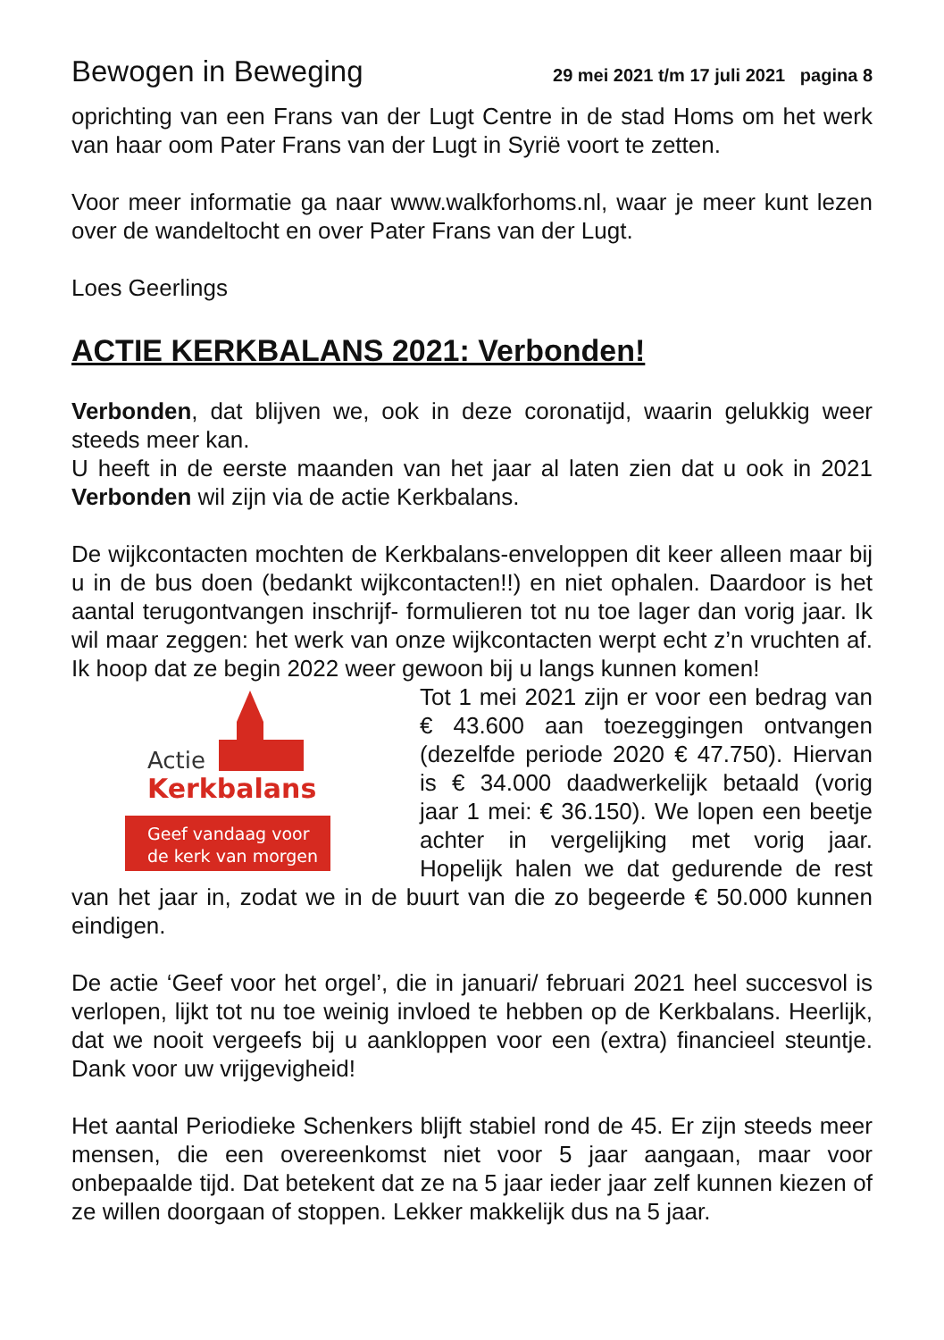Bewogen in Beweging 29 mei 2021 t/m 17 juli 2021 pagina 8
oprichting van een Frans van der Lugt Centre in de stad Homs om het werk van haar oom Pater Frans van der Lugt in Syrië voort te zetten.
Voor meer informatie ga naar www.walkforhoms.nl, waar je meer kunt lezen over de wandeltocht en over Pater Frans van der Lugt.
Loes Geerlings
ACTIE KERKBALANS 2021: Verbonden!
Verbonden, dat blijven we, ook in deze coronatijd, waarin gelukkig weer steeds meer kan.
U heeft in de eerste maanden van het jaar al laten zien dat u ook in 2021 Verbonden wil zijn via de actie Kerkbalans.
De wijkcontacten mochten de Kerkbalans-enveloppen dit keer alleen maar bij u in de bus doen (bedankt wijkcontacten!!) en niet ophalen. Daardoor is het aantal terugontvangen inschrijf- formulieren tot nu toe lager dan vorig jaar. Ik wil maar zeggen: het werk van onze wijkcontacten werpt echt z’n vruchten af. Ik hoop dat ze begin 2022 weer gewoon bij u langs kunnen komen!
Actie
Kerkbalans
Geef vandaag voor
de kerk van morgen
Tot 1 mei 2021 zijn er voor een bedrag van € 43.600 aan toezeggingen ontvangen (dezelfde periode 2020 € 47.750). Hiervan is € 34.000 daadwerkelijk betaald (vorig jaar 1 mei: € 36.150). We lopen een beetje achter in vergelijking met vorig jaar. Hopelijk halen we dat gedurende de rest van het jaar in, zodat we in de buurt van die zo begeerde € 50.000 kunnen eindigen.
De actie ‘Geef voor het orgel’, die in januari/ februari 2021 heel succesvol is verlopen, lijkt tot nu toe weinig invloed te hebben op de Kerkbalans. Heerlijk, dat we nooit vergeefs bij u aankloppen voor een (extra) financieel steuntje. Dank voor uw vrijgevigheid!
Het aantal Periodieke Schenkers blijft stabiel rond de 45. Er zijn steeds meer mensen, die een overeenkomst niet voor 5 jaar aangaan, maar voor onbepaalde tijd. Dat betekent dat ze na 5 jaar ieder jaar zelf kunnen kiezen of ze willen doorgaan of stoppen. Lekker makkelijk dus na 5 jaar.